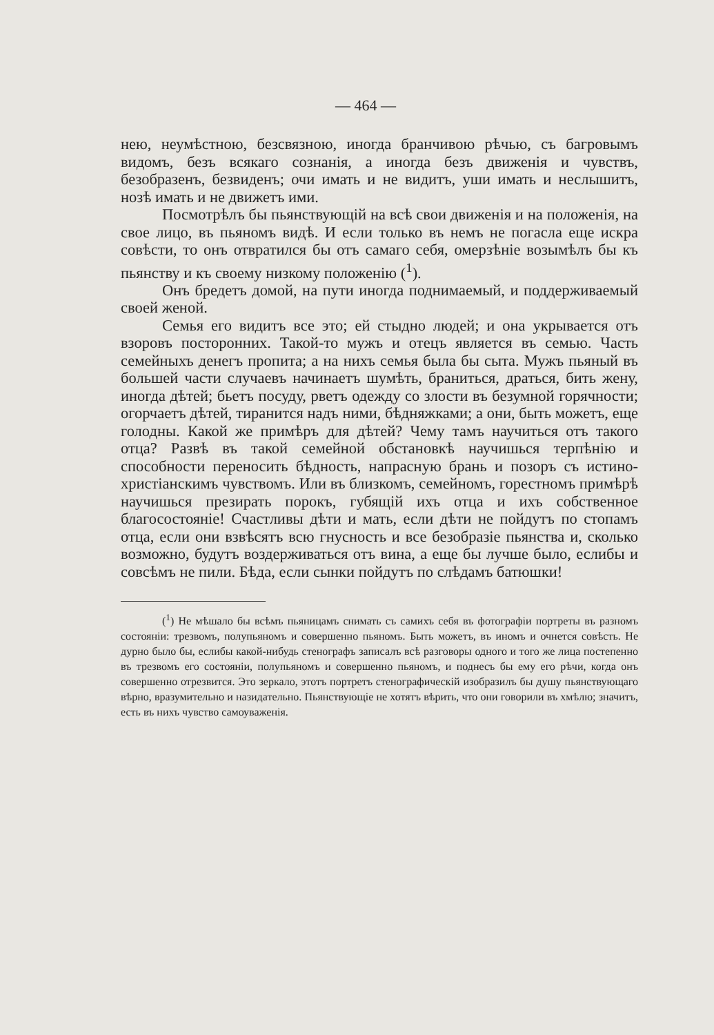— 464 —
нею, неумѣстною, безсвязною, иногда бранчивою рѣчью, съ багровымъ видомъ, безъ всякаго сознанія, а иногда безъ движенія и чувствъ, безобразенъ, безвиденъ; очи имать и не видитъ, уши имать и неслышитъ, нозѣ имать и не движетъ ими.
Посмотрѣлъ бы пьянствующій на всѣ свои движенія и на положенія, на свое лицо, въ пьяномъ видѣ. И если только въ немъ не погасла еще искра совѣсти, то онъ отвратился бы отъ самаго себя, омерзѣніе возымѣлъ бы къ пьянству и къ своему низкому положенію (<sup>1</sup>).
Онъ бредетъ домой, на пути иногда поднимаемый, и поддерживаемый своей женой.
Семья его видитъ все это; ей стыдно людей; и она укрывается отъ взоровъ посторонних. Такой-то мужъ и отецъ является въ семью. Часть семейныхъ денегъ пропита; а на нихъ семья была бы сыта. Мужъ пьяный въ большей части случаевъ начинаетъ шумѣть, браниться, драться, бить жену, иногда дѣтей; бьетъ посуду, рветъ одежду со злости въ безумной горячности; огорчаетъ дѣтей, тиранится надъ ними, бѣдняжками; а они, быть можетъ, еще голодны. Какой же примѣръ для дѣтей? Чему тамъ научиться отъ такого отца? Развѣ въ такой семейной обстановкѣ научишься терпѣнію и способности переносить бѣдность, напрасную брань и позоръ съ истино-христіанскимъ чувствомъ. Или въ близкомъ, семейномъ, горестномъ примѣрѣ научишься презирать порокъ, губящій ихъ отца и ихъ собственное благосостояніе! Счастливы дѣти и мать, если дѣти не пойдутъ по стопамъ отца, если они взвѣсятъ всю гнусность и все безобразіе пьянства и, сколько возможно, будутъ воздерживаться отъ вина, а еще бы лучше было, еслибы и совсѣмъ не пили. Бѣда, если сынки пойдутъ по слѣдамъ батюшки!
(<sup>1</sup>) Не мѣшало бы всѣмъ пьяницамъ снимать съ самихъ себя въ фотографіи портреты въ разномъ состояніи: трезвомъ, полупьяномъ и совершенно пьяномъ. Быть можетъ, въ иномъ и очнется совѣсть. Не дурно было бы, еслибы какой-нибудь стенографъ записалъ всѣ разговоры одного и того же лица постепенно въ трезвомъ его состояніи, полупьяномъ и совершенно пьяномъ, и поднесъ бы ему его рѣчи, когда онъ совершенно отрезвится. Это зеркало, этотъ портретъ стенографическій изобразилъ бы душу пьянствующаго вѣрно, вразумительно и назидательно. Пьянствующіе не хотятъ вѣрить, что они говорили въ хмѣлю; значитъ, есть въ нихъ чувство самоуваженія.